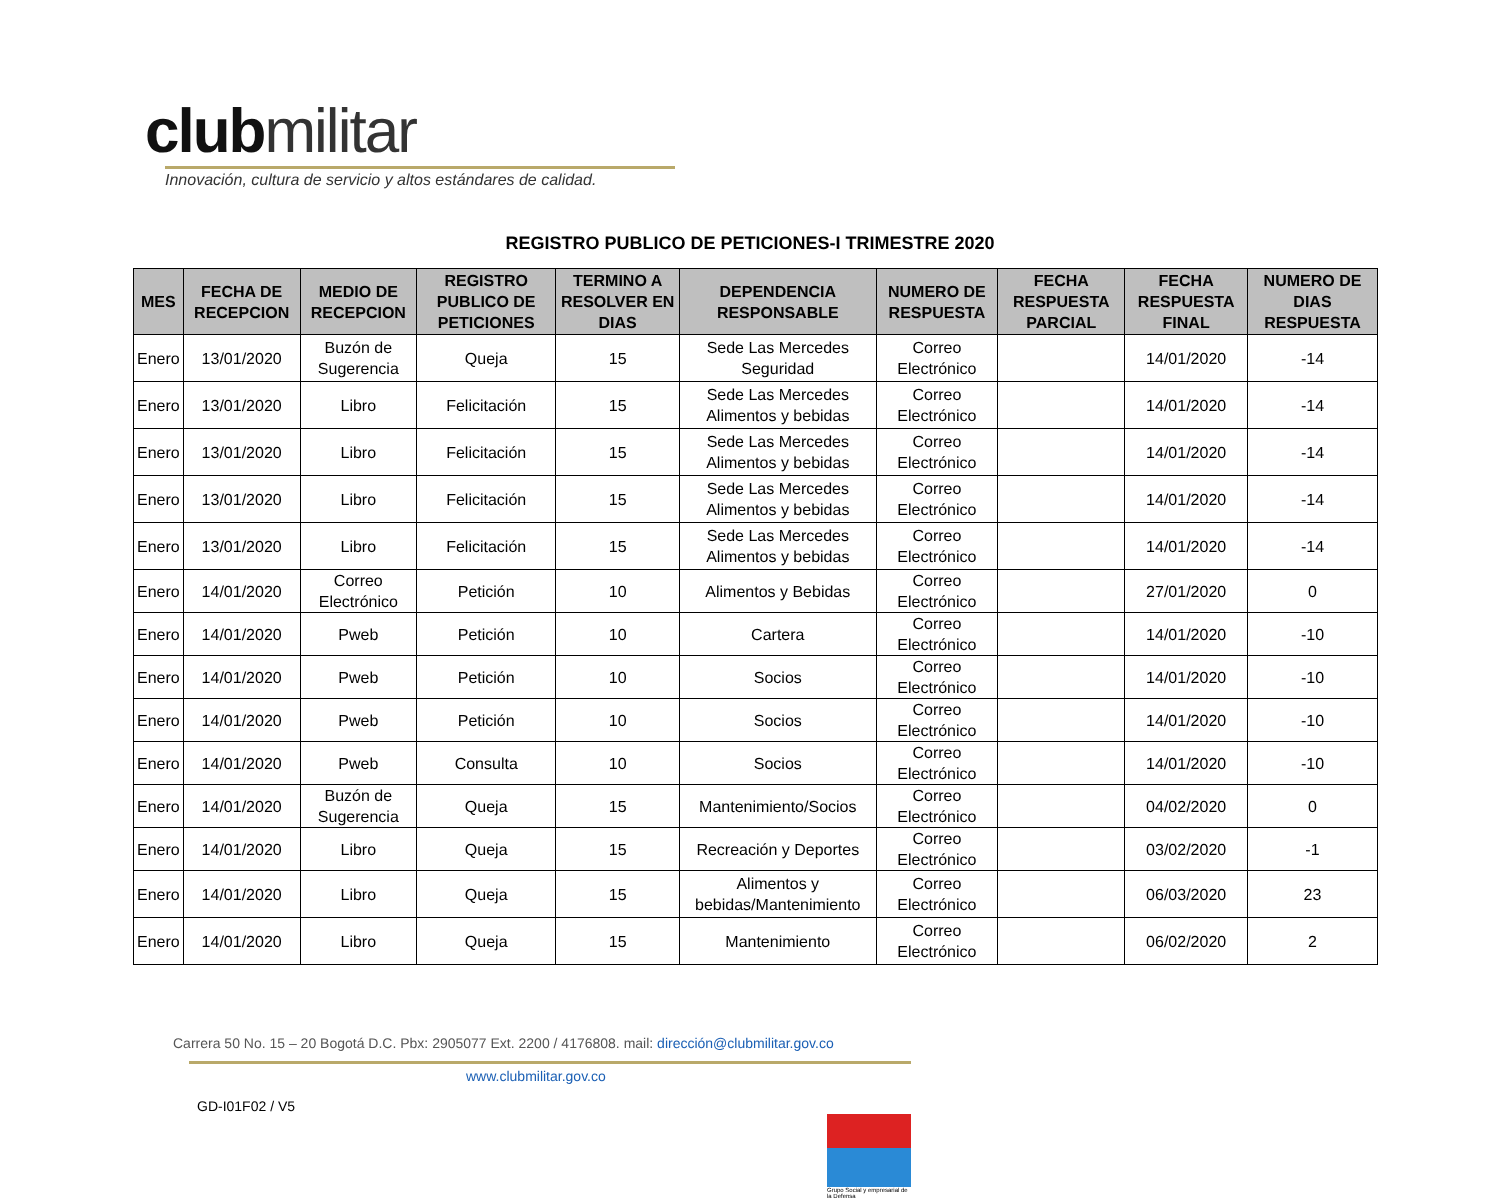clubmilitar
Innovación, cultura de servicio y altos estándares de calidad.
REGISTRO PUBLICO DE PETICIONES-I TRIMESTRE 2020
| MES | FECHA DE RECEPCION | MEDIO DE RECEPCION | REGISTRO PUBLICO DE PETICIONES | TERMINO A RESOLVER EN DIAS | DEPENDENCIA RESPONSABLE | NUMERO DE RESPUESTA | FECHA RESPUESTA PARCIAL | FECHA RESPUESTA FINAL | NUMERO DE DIAS RESPUESTA |
| --- | --- | --- | --- | --- | --- | --- | --- | --- | --- |
| Enero | 13/01/2020 | Buzón de Sugerencia | Queja | 15 | Sede Las Mercedes Seguridad | Correo Electrónico | | 14/01/2020 | -14 |
| Enero | 13/01/2020 | Libro | Felicitación | 15 | Sede Las Mercedes Alimentos y bebidas | Correo Electrónico | | 14/01/2020 | -14 |
| Enero | 13/01/2020 | Libro | Felicitación | 15 | Sede Las Mercedes Alimentos y bebidas | Correo Electrónico | | 14/01/2020 | -14 |
| Enero | 13/01/2020 | Libro | Felicitación | 15 | Sede Las Mercedes Alimentos y bebidas | Correo Electrónico | | 14/01/2020 | -14 |
| Enero | 13/01/2020 | Libro | Felicitación | 15 | Sede Las Mercedes Alimentos y bebidas | Correo Electrónico | | 14/01/2020 | -14 |
| Enero | 14/01/2020 | Correo Electrónico | Petición | 10 | Alimentos y Bebidas | Correo Electrónico | | 27/01/2020 | 0 |
| Enero | 14/01/2020 | Pweb | Petición | 10 | Cartera | Correo Electrónico | | 14/01/2020 | -10 |
| Enero | 14/01/2020 | Pweb | Petición | 10 | Socios | Correo Electrónico | | 14/01/2020 | -10 |
| Enero | 14/01/2020 | Pweb | Petición | 10 | Socios | Correo Electrónico | | 14/01/2020 | -10 |
| Enero | 14/01/2020 | Pweb | Consulta | 10 | Socios | Correo Electrónico | | 14/01/2020 | -10 |
| Enero | 14/01/2020 | Buzón de Sugerencia | Queja | 15 | Mantenimiento/Socios | Correo Electrónico | | 04/02/2020 | 0 |
| Enero | 14/01/2020 | Libro | Queja | 15 | Recreación y Deportes | Correo Electrónico | | 03/02/2020 | -1 |
| Enero | 14/01/2020 | Libro | Queja | 15 | Alimentos y bebidas/Mantenimiento | Correo Electrónico | | 06/03/2020 | 23 |
| Enero | 14/01/2020 | Libro | Queja | 15 | Mantenimiento | Correo Electrónico | | 06/02/2020 | 2 |
Carrera 50 No. 15 – 20 Bogotá D.C. Pbx: 2905077 Ext. 2200 / 4176808. mail: dirección@clubmilitar.gov.co
www.clubmilitar.gov.co
GD-I01F02 / V5
Grupo Social y empresarial de la Defensa